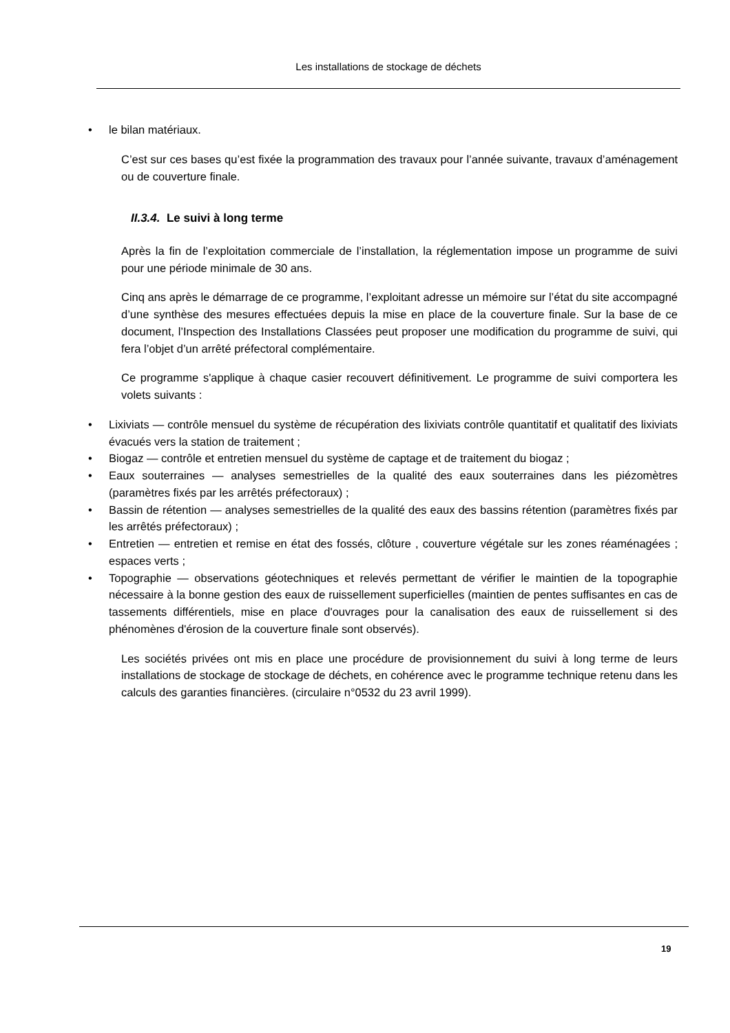Les installations de stockage de déchets
• le bilan matériaux.
C’est sur ces bases qu’est fixée la programmation des travaux pour l’année suivante, travaux d’aménagement ou de couverture finale.
II.3.4. Le suivi à long terme
Après la fin de l’exploitation commerciale de l’installation, la réglementation impose un programme de suivi pour une période minimale de 30 ans.
Cinq ans après le démarrage de ce programme, l’exploitant adresse un mémoire sur l’état du site accompagné d’une synthèse des mesures effectuées depuis la mise en place de la couverture finale. Sur la base de ce document, l’Inspection des Installations Classées peut proposer une modification du programme de suivi, qui fera l’objet d’un arrêté préfectoral complémentaire.
Ce programme s'applique à chaque casier recouvert définitivement. Le programme de suivi comportera les volets suivants :
• Lixiviats — contrôle mensuel du système de récupération des lixiviats contrôle quantitatif et qualitatif des lixiviats évacués vers la station de traitement ;
• Biogaz — contrôle et entretien mensuel du système de captage et de traitement du biogaz ;
• Eaux souterraines — analyses semestrielles de la qualité des eaux souterraines dans les piézomètres (paramètres fixés par les arrêtés préfectoraux) ;
• Bassin de rétention — analyses semestrielles de la qualité des eaux des bassins rétention (paramètres fixés par les arrêtés préfectoraux) ;
• Entretien — entretien et remise en état des fossés, clôture , couverture végétale sur les zones réaménagées ; espaces verts ;
• Topographie — observations géotechniques et relevés permettant de vérifier le maintien de la topographie nécessaire à la bonne gestion des eaux de ruissellement superficielles (maintien de pentes suffisantes en cas de tassements différentiels, mise en place d'ouvrages pour la canalisation des eaux de ruissellement si des phénomènes d'érosion de la couverture finale sont observés).
Les sociétés privées ont mis en place une procédure de provisionnement du suivi à long terme de leurs installations de stockage de stockage de déchets, en cohérence avec le programme technique retenu dans les calculs des garanties financières. (circulaire n°0532 du 23 avril 1999).
19